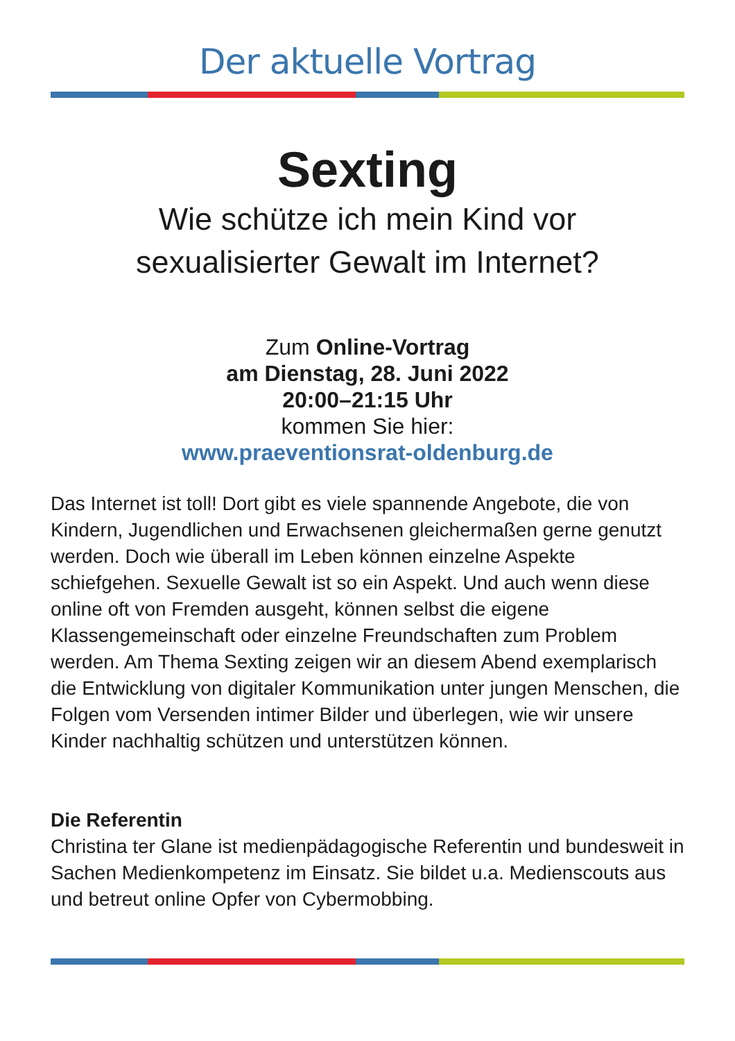Der aktuelle Vortrag
Sexting
Wie schütze ich mein Kind vor
sexualisierter Gewalt im Internet?
Zum Online-Vortrag
am Dienstag, 28. Juni 2022
20:00–21:15 Uhr
kommen Sie hier:
www.praeventionsrat-oldenburg.de
Das Internet ist toll! Dort gibt es viele spannende Angebote, die von Kindern, Jugendlichen und Erwachsenen gleichermaßen gerne genutzt werden. Doch wie überall im Leben können einzelne Aspekte schiefgehen. Sexuelle Gewalt ist so ein Aspekt. Und auch wenn diese online oft von Fremden ausgeht, können selbst die eigene Klassengemeinschaft oder einzelne Freundschaften zum Problem werden. Am Thema Sexting zeigen wir an diesem Abend exemplarisch die Entwicklung von digitaler Kommunikation unter jungen Menschen, die Folgen vom Versenden intimer Bilder und überlegen, wie wir unsere Kinder nachhaltig schützen und unterstützen können.
Die Referentin
Christina ter Glane ist medienpädagogische Referentin und bundesweit in Sachen Medienkompetenz im Einsatz. Sie bildet u.a. Medienscouts aus und betreut online Opfer von Cybermobbing.